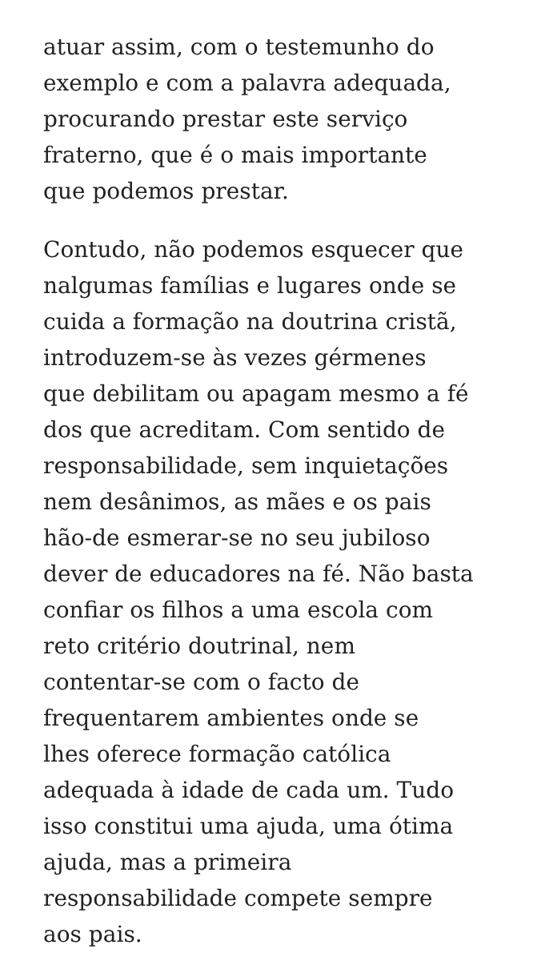atuar assim, com o testemunho do
exemplo e com a palavra adequada,
procurando prestar este serviço
fraterno, que é o mais importante
que podemos prestar.
Contudo, não podemos esquecer que
nalgumas famílias e lugares onde se
cuida a formação na doutrina cristã,
introduzem-se às vezes gérmenes
que debilitam ou apagam mesmo a fé
dos que acreditam. Com sentido de
responsabilidade, sem inquietações
nem desânimos, as mães e os pais
hão-de esmerar-se no seu jubiloso
dever de educadores na fé. Não basta
confiar os filhos a uma escola com
reto critério doutrinal, nem
contentar-se com o facto de
frequentarem ambientes onde se
lhes oferece formação católica
adequada à idade de cada um. Tudo
isso constitui uma ajuda, uma ótima
ajuda, mas a primeira
responsabilidade compete sempre
aos pais.